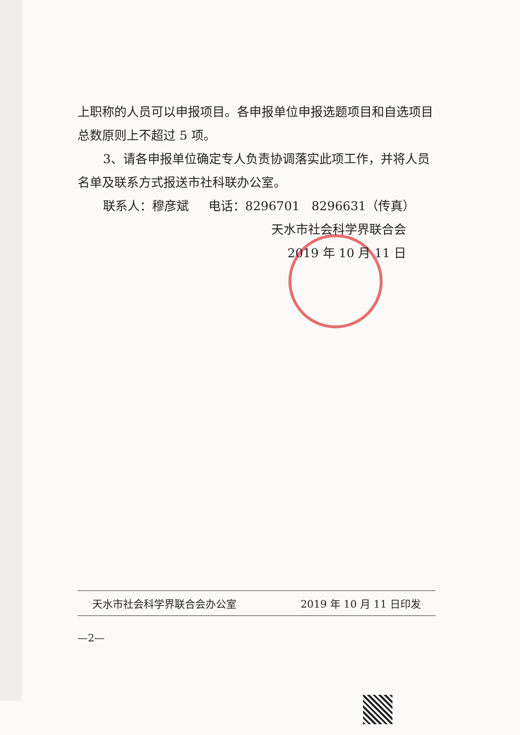上职称的人员可以申报项目。各申报单位申报选题项目和自选项目总数原则上不超过 5 项。
3、请各申报单位确定专人负责协调落实此项工作，并将人员名单及联系方式报送市社科联办公室。
联系人：穆彦斌 电话：8296701 8296631（传真）
天水市社会科学界联合会
2019 年 10 月 11 日
天水市社会科学界联合会办公室 2019 年 10 月 11 日印发
—2—